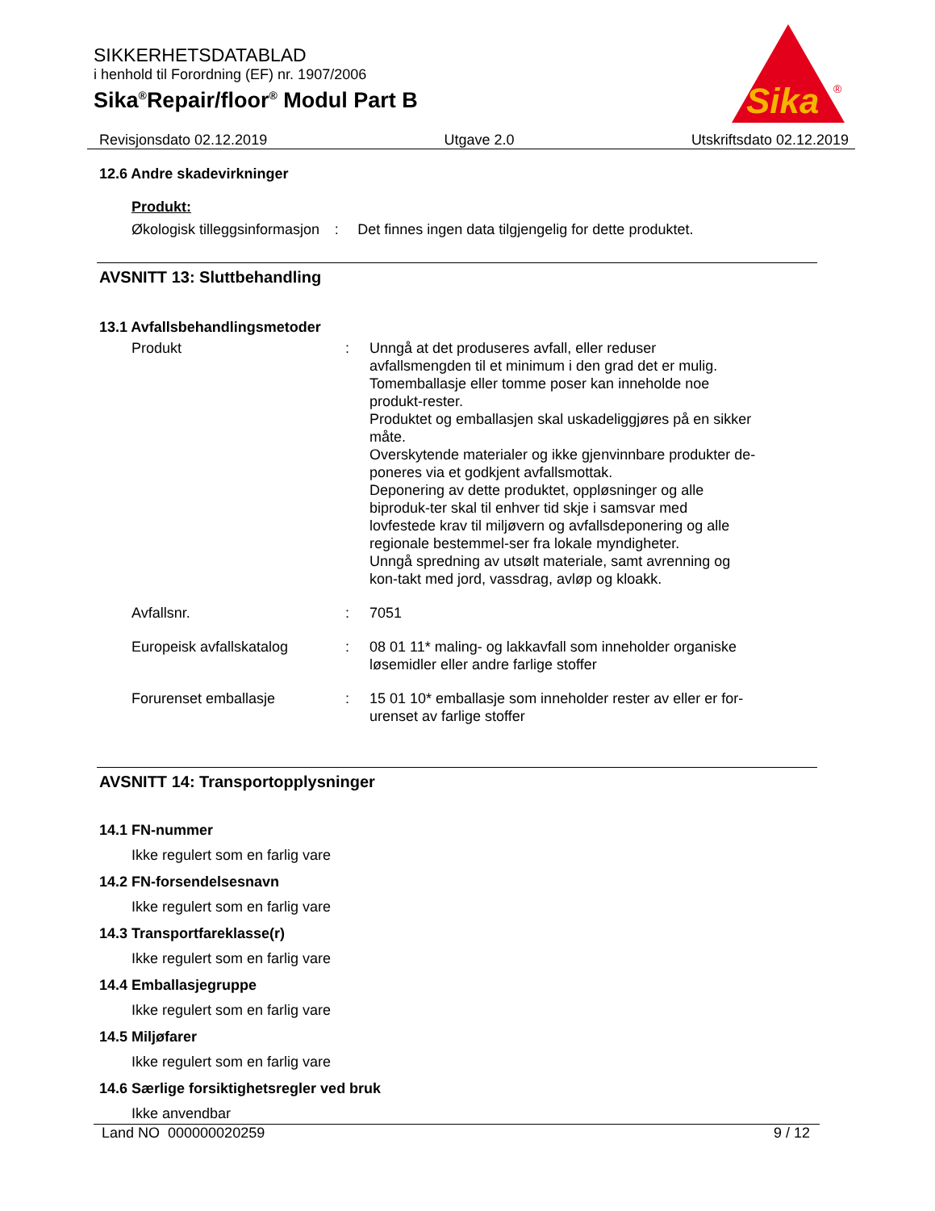SIKKERHETSDATABLAD
i henhold til Forordning (EF) nr. 1907/2006
Sika<sup>®</sup>Repair/floor<sup>®</sup> Modul Part B
Sika
®
Revisjonsdato 02.12.2019 Utgave 2.0 Utskriftsdato 02.12.2019
12.6 Andre skadevirkninger
Produkt:
Økologisk tilleggsinformasjon
: Det finnes ingen data tilgjengelig for dette produktet.
AVSNITT 13: Sluttbehandling
13.1 Avfallsbehandlingsmetoder
Produkt : Unngå at det produseres avfall, eller reduser avfallsmengden til et minimum i den grad det er mulig.
Tomemballasje eller tomme poser kan inneholde noe produkt-rester.
Produktet og emballasjen skal uskadeliggjøres på en sikker måte.
Overskytende materialer og ikke gjenvinnbare produkter de-poneres via et godkjent avfallsmottak.
Deponering av dette produktet, oppløsninger og alle biproduk-ter skal til enhver tid skje i samsvar med lovfestede krav til miljøvern og avfallsdeponering og alle regionale bestemmel-ser fra lokale myndigheter.
Unngå spredning av utsølt materiale, samt avrenning og kon-takt med jord, vassdrag, avløp og kloakk.
Avfallsnr. : 7051
Europeisk avfallskatalog : 08 01 11* maling- og lakkavfall som inneholder organiske løsemidler eller andre farlige stoffer
Forurenset emballasje : 15 01 10* emballasje som inneholder rester av eller er for-urenset av farlige stoffer
AVSNITT 14: Transportopplysninger
14.1 FN-nummer
Ikke regulert som en farlig vare
14.2 FN-forsendelsesnavn
Ikke regulert som en farlig vare
14.3 Transportfareklasse(r)
Ikke regulert som en farlig vare
14.4 Emballasjegruppe
Ikke regulert som en farlig vare
14.5 Miljøfarer
Ikke regulert som en farlig vare
14.6 Særlige forsiktighetsregler ved bruk
Ikke anvendbar
Land NO 000000020259 9 / 12